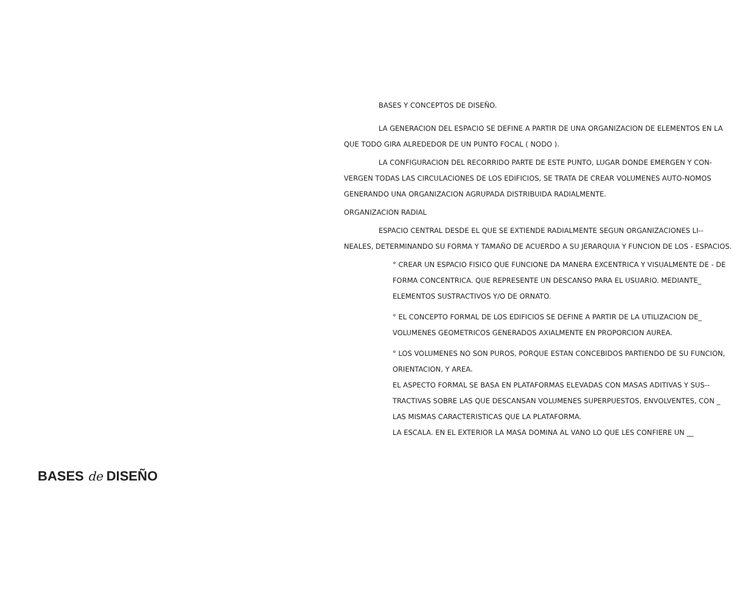BASES Y CONCEPTOS DE DISEÑO.
LA GENERACION DEL ESPACIO SE DEFINE A PARTIR DE UNA ORGANIZACION DE ELEMENTOS EN LA QUE TODO GIRA ALREDEDOR DE UN PUNTO FOCAL ( NODO ).
LA CONFIGURACION DEL RECORRIDO PARTE DE ESTE PUNTO, LUGAR DONDE EMERGEN Y CON-VERGEN TODAS LAS CIRCULACIONES DE LOS EDIFICIOS, SE TRATA DE CREAR VOLUMENES AUTO-NOMOS GENERANDO UNA ORGANIZACION AGRUPADA DISTRIBUIDA RADIALMENTE.
ORGANIZACION RADIAL
ESPACIO CENTRAL DESDE EL QUE SE EXTIENDE RADIALMENTE SEGUN ORGANIZACIONES LI-- NEALES, DETERMINANDO SU FORMA Y TAMAÑO DE ACUERDO A SU JERARQUIA Y FUNCION DE LOS - ESPACIOS.
° CREAR UN ESPACIO FISICO QUE FUNCIONE DA MANERA EXCENTRICA Y VISUALMENTE DE - DE FORMA CONCENTRICA. QUE REPRESENTE UN DESCANSO PARA EL USUARIO. MEDIANTE_ ELEMENTOS SUSTRACTIVOS Y/O DE ORNATO.
° EL CONCEPTO FORMAL DE LOS EDIFICIOS SE DEFINE A PARTIR DE LA UTILIZACION DE_ VOLUMENES GEOMETRICOS GENERADOS AXIALMENTE EN PROPORCION AUREA.
° LOS VOLUMENES NO SON PUROS, PORQUE ESTAN CONCEBIDOS PARTIENDO DE SU FUNCION, ORIENTACION, Y AREA.
EL ASPECTO FORMAL SE BASA EN PLATAFORMAS ELEVADAS CON MASAS ADITIVAS Y SUS-- TRACTIVAS SOBRE LAS QUE DESCANSAN VOLUMENES SUPERPUESTOS, ENVOLVENTES, CON _ LAS MISMAS CARACTERISTICAS QUE LA PLATAFORMA.
LA ESCALA. EN EL EXTERIOR LA MASA DOMINA AL VANO LO QUE LES CONFIERE UN __
BASES de DISEÑO